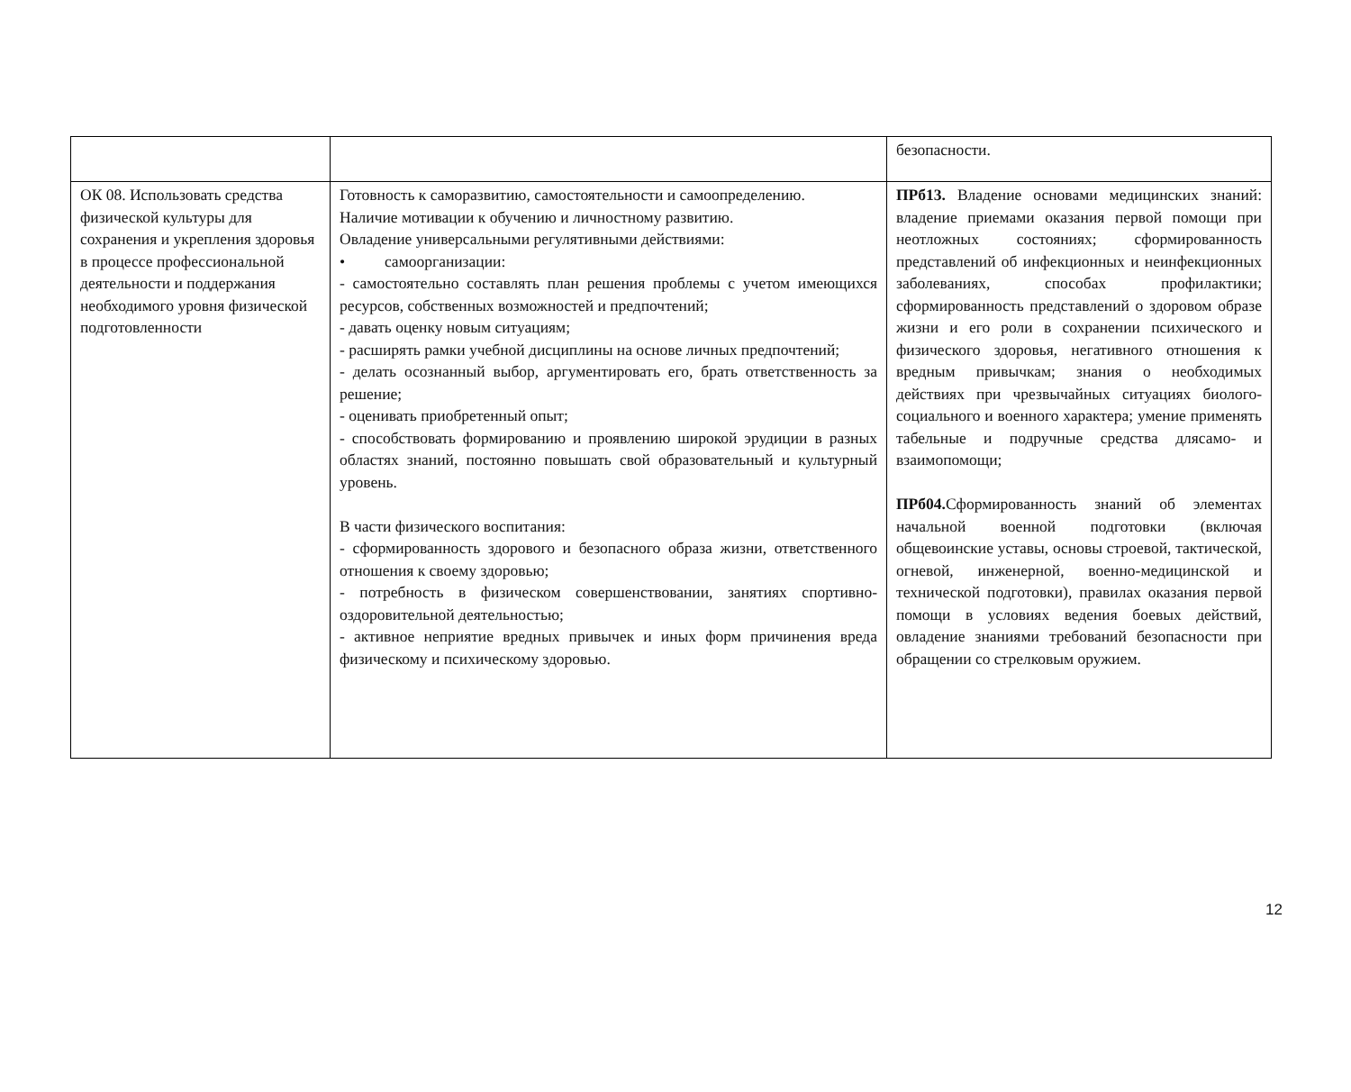| | | безопасности. |
| ОК 08. Использовать средства физической культуры для сохранения и укрепления здоровья в процессе профессиональной деятельности и поддержания необходимого уровня физической подготовленности | Готовность к саморазвитию, самостоятельности и самоопределению. Наличие мотивации к обучению и личностному развитию. Овладение универсальными регулятивными действиями: • самоорганизации: - самостоятельно составлять план решения проблемы с учетом имеющихся ресурсов, собственных возможностей и предпочтений; - давать оценку новым ситуациям; - расширять рамки учебной дисциплины на основе личных предпочтений; - делать осознанный выбор, аргументировать его, брать ответственность за решение; - оценивать приобретенный опыт; - способствовать формированию и проявлению широкой эрудиции в разных областях знаний, постоянно повышать свой образовательный и культурный уровень. В части физического воспитания: - сформированность здорового и безопасного образа жизни, ответственного отношения к своему здоровью; - потребность в физическом совершенствовании, занятиях спортивно-оздоровительной деятельностью; - активное неприятие вредных привычек и иных форм причинения вреда физическому и психическому здоровью. | ПРб13. Владение основами медицинских знаний: владение приемами оказания первой помощи при неотложных состояниях; сформированность представлений об инфекционных и неинфекционных заболеваниях, способах профилактики; сформированность представлений о здоровом образе жизни и его роли в сохранении психического и физического здоровья, негативного отношения к вредным привычкам; знания о необходимых действиях при чрезвычайных ситуациях биолого- социального и военного характера; умение применять табельные и подручные средства длясамо- и взаимопомощи; ПРб04. Сформированность знаний об элементах начальной военной подготовки (включая общевоинские уставы, основы строевой, тактической, огневой, инженерной, военно-медицинской и технической подготовки), правилах оказания первой помощи в условиях ведения боевых действий, овладение знаниями требований безопасности при обращении со стрелковым оружием. |
12